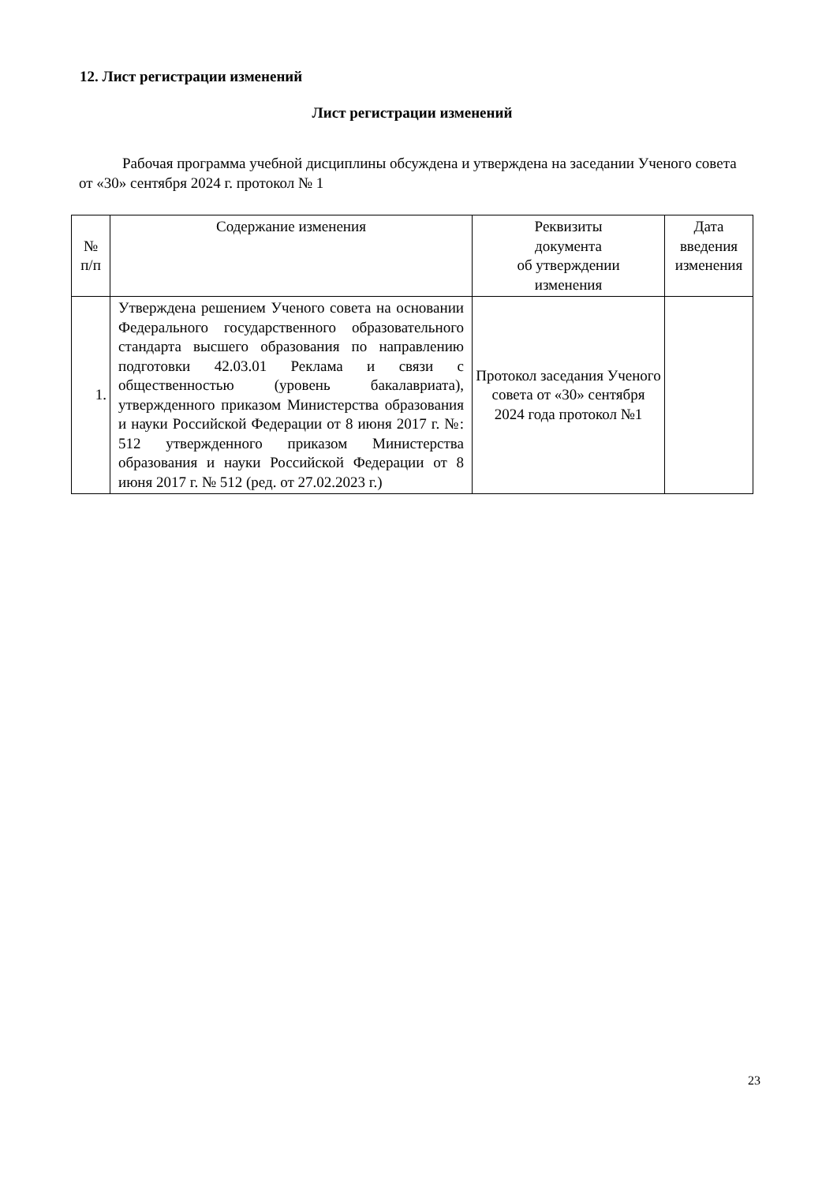12. Лист регистрации изменений
Лист регистрации изменений
Рабочая программа учебной дисциплины обсуждена и утверждена на заседании Ученого совета от «30» сентября 2024 г. протокол № 1
| № п/п | Содержание изменения | Реквизиты документа об утверждении изменения | Дата введения изменения |
| --- | --- | --- | --- |
| 1. | Утверждена решением Ученого совета на основании Федерального государственного образовательного стандарта высшего образования по направлению подготовки 42.03.01 Реклама и связи с общественностью (уровень бакалавриата), утвержденного приказом Министерства образования и науки Российской Федерации от 8 июня 2017 г. №: 512 утвержденного приказом Министерства образования и науки Российской Федерации от 8 июня 2017 г. № 512 (ред. от 27.02.2023 г.) | Протокол заседания Ученого совета от «30» сентября 2024 года протокол №1 | |
23